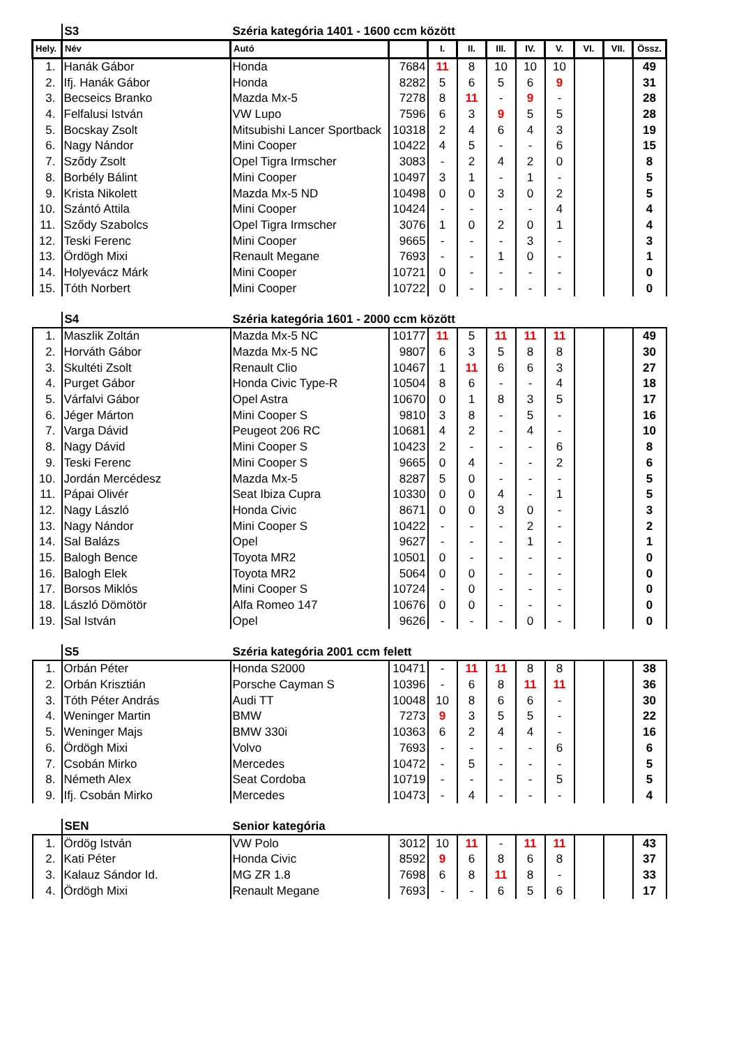| | S3 | Széria kategória 1401 - 1600 ccm között | | | | | | | | | |
| Hely. | Név | Autó | | I. | II. | III. | IV. | V. | VI. | VII. | Össz. |
| 1. | Hanák Gábor | Honda | 7684 | 11 | 8 | 10 | 10 | 10 | | | 49 |
| 2. | Ifj. Hanák Gábor | Honda | 8282 | 5 | 6 | 5 | 6 | 9 | | | 31 |
| 3. | Becseics Branko | Mazda Mx-5 | 7278 | 8 | 11 | - | 9 | - | | | 28 |
| 4. | Felfalusi István | VW Lupo | 7596 | 6 | 3 | 9 | 5 | 5 | | | 28 |
| 5. | Bocskay Zsolt | Mitsubishi Lancer Sportback | 10318 | 2 | 4 | 6 | 4 | 3 | | | 19 |
| 6. | Nagy Nándor | Mini Cooper | 10422 | 4 | 5 | - | - | 6 | | | 15 |
| 7. | Sződy Zsolt | Opel Tigra Irmscher | 3083 | - | 2 | 4 | 2 | 0 | | | 8 |
| 8. | Borbély Bálint | Mini Cooper | 10497 | 3 | 1 | - | 1 | - | | | 5 |
| 9. | Krista Nikolett | Mazda Mx-5 ND | 10498 | 0 | 0 | 3 | 0 | 2 | | | 5 |
| 10. | Szántó Attila | Mini Cooper | 10424 | - | - | - | - | 4 | | | 4 |
| 11. | Sződy Szabolcs | Opel Tigra Irmscher | 3076 | 1 | 0 | 2 | 0 | 1 | | | 4 |
| 12. | Teski Ferenc | Mini Cooper | 9665 | - | - | - | 3 | - | | | 3 |
| 13. | Ördögh Mixi | Renault Megane | 7693 | - | - | 1 | 0 | - | | | 1 |
| 14. | Holyevácz Márk | Mini Cooper | 10721 | 0 | - | - | - | - | | | 0 |
| 15. | Tóth Norbert | Mini Cooper | 10722 | 0 | - | - | - | - | | | 0 |
| | S4 | Széria kategória 1601 - 2000 ccm között | | | | | | | | | |
| 1. | Maszlik Zoltán | Mazda Mx-5 NC | 10177 | 11 | 5 | 11 | 11 | 11 | | | 49 |
| 2. | Horváth Gábor | Mazda Mx-5 NC | 9807 | 6 | 3 | 5 | 8 | 8 | | | 30 |
| 3. | Skultéti Zsolt | Renault Clio | 10467 | 1 | 11 | 6 | 6 | 3 | | | 27 |
| 4. | Purget Gábor | Honda Civic Type-R | 10504 | 8 | 6 | - | - | 4 | | | 18 |
| 5. | Várfalvi Gábor | Opel Astra | 10670 | 0 | 1 | 8 | 3 | 5 | | | 17 |
| 6. | Jéger Márton | Mini Cooper S | 9810 | 3 | 8 | - | 5 | - | | | 16 |
| 7. | Varga Dávid | Peugeot 206 RC | 10681 | 4 | 2 | - | 4 | - | | | 10 |
| 8. | Nagy Dávid | Mini Cooper S | 10423 | 2 | - | - | - | 6 | | | 8 |
| 9. | Teski Ferenc | Mini Cooper S | 9665 | 0 | 4 | - | - | 2 | | | 6 |
| 10. | Jordán Mercédesz | Mazda Mx-5 | 8287 | 5 | 0 | - | - | - | | | 5 |
| 11. | Pápai Olivér | Seat Ibiza Cupra | 10330 | 0 | 0 | 4 | - | 1 | | | 5 |
| 12. | Nagy László | Honda Civic | 8671 | 0 | 0 | 3 | 0 | - | | | 3 |
| 13. | Nagy Nándor | Mini Cooper S | 10422 | - | - | - | 2 | - | | | 2 |
| 14. | Sal Balázs | Opel | 9627 | - | - | - | 1 | - | | | 1 |
| 15. | Balogh Bence | Toyota MR2 | 10501 | 0 | - | - | - | - | | | 0 |
| 16. | Balogh Elek | Toyota MR2 | 5064 | 0 | 0 | - | - | - | | | 0 |
| 17. | Borsos Miklós | Mini Cooper S | 10724 | - | 0 | - | - | - | | | 0 |
| 18. | László Dömötör | Alfa Romeo 147 | 10676 | 0 | 0 | - | - | - | | | 0 |
| 19. | Sal István | Opel | 9626 | - | - | - | 0 | - | | | 0 |
| | S5 | Széria kategória 2001 ccm felett | | | | | | | | | |
| 1. | Orbán Péter | Honda S2000 | 10471 | - | 11 | 11 | 8 | 8 | | | 38 |
| 2. | Orbán Krisztián | Porsche Cayman S | 10396 | - | 6 | 8 | 11 | 11 | | | 36 |
| 3. | Tóth Péter András | Audi TT | 10048 | 10 | 8 | 6 | 6 | - | | | 30 |
| 4. | Weninger Martin | BMW | 7273 | 9 | 3 | 5 | 5 | - | | | 22 |
| 5. | Weninger Majs | BMW 330i | 10363 | 6 | 2 | 4 | 4 | - | | | 16 |
| 6. | Ördögh Mixi | Volvo | 7693 | - | - | - | - | 6 | | | 6 |
| 7. | Csobán Mirko | Mercedes | 10472 | - | 5 | - | - | - | | | 5 |
| 8. | Németh Alex | Seat Cordoba | 10719 | - | - | - | - | 5 | | | 5 |
| 9. | Ifj. Csobán Mirko | Mercedes | 10473 | - | 4 | - | - | - | | | 4 |
| | SEN | Senior kategória | | | | | | | | | |
| 1. | Ördög István | VW Polo | 3012 | 10 | 11 | - | 11 | 11 | | | 43 |
| 2. | Kati Péter | Honda Civic | 8592 | 9 | 6 | 8 | 6 | 8 | | | 37 |
| 3. | Kalauz Sándor Id. | MG ZR 1.8 | 7698 | 6 | 8 | 11 | 8 | - | | | 33 |
| 4. | Ördögh Mixi | Renault Megane | 7693 | - | - | 6 | 5 | 6 | | | 17 |